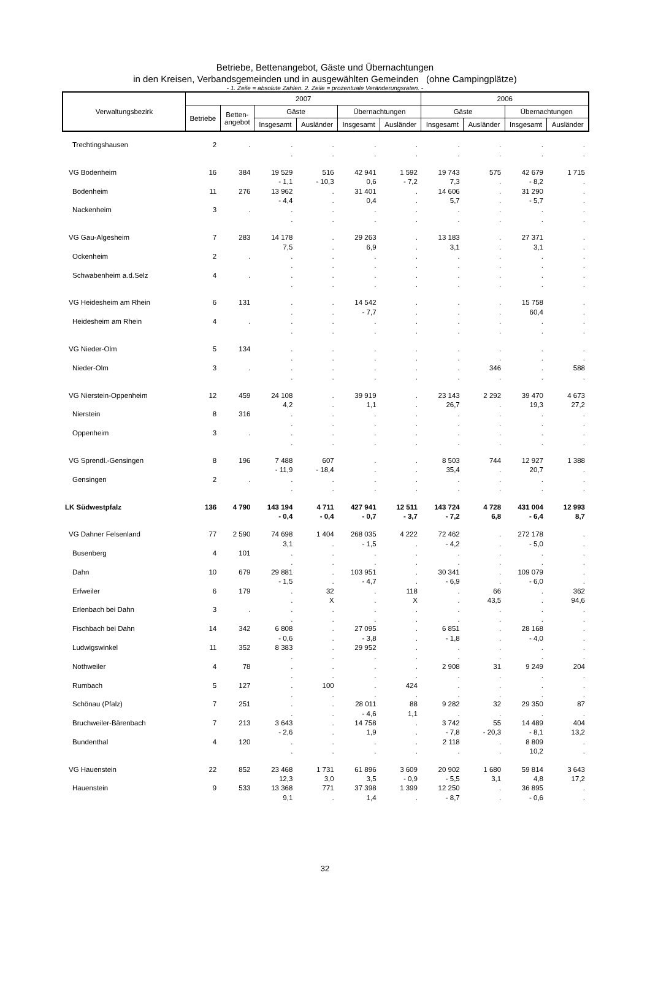Betriebe, Bettenangebot, Gäste und Übernachtungen
in den Kreisen, Verbandsgemeinden und in ausgewählten Gemeinden (ohne Campingplätze)
- 1. Zeile = absolute Zahlen. 2. Zeile = prozentuale Veränderungsraten. -
| Verwaltungsbezirk | 2007 | | | | | | 2006 | | | |
| --- | --- | --- | --- | --- | --- | --- | --- | --- | --- | --- |
| | Betriebe | Betten- angebot | Gäste | | Übernachtungen | | Gäste | | Übernachtungen | |
| | | | Insgesamt | Ausländer | Insgesamt | Ausländer | Insgesamt | Ausländer | Insgesamt | Ausländer |
| Trechtingshausen | 2 | . | . | . | . | . | . | . | . | . |
| | | | . | . | . | . | . | . | . | . |
| VG Bodenheim | 16 | 384 | 19 529 | 516 | 42 941 | 1 592 | 19 743 | 575 | 42 679 | 1 715 |
| | | | - 1,1 | - 10,3 | 0,6 | - 7,2 | 7,3 | . | - 8,2 | . |
| Bodenheim | 11 | 276 | 13 962 | . | 31 401 | . | 14 606 | . | 31 290 | . |
| | | | - 4,4 | . | 0,4 | . | 5,7 | . | - 5,7 | . |
| Nackenheim | 3 | . | . | . | . | . | . | . | . | . |
| | | | . | . | . | . | . | . | . | . |
| VG Gau-Algesheim | 7 | 283 | 14 178 | . | 29 263 | . | 13 183 | . | 27 371 | . |
| | | | 7,5 | . | 6,9 | . | 3,1 | . | 3,1 | . |
| Ockenheim | 2 | . | . | . | . | . | . | . | . | . |
| | | | . | . | . | . | . | . | . | . |
| Schwabenheim a.d.Selz | 4 | . | . | . | . | . | . | . | . | . |
| | | | . | . | . | . | . | . | . | . |
| VG Heidesheim am Rhein | 6 | 131 | . | . | 14 542 | . | . | . | 15 758 | . |
| | | | . | . | - 7,7 | . | . | . | 60,4 | . |
| Heidesheim am Rhein | 4 | . | . | . | . | . | . | . | . | . |
| | | | . | . | . | . | . | . | . | . |
| VG Nieder-Olm | 5 | 134 | . | . | . | . | . | . | . | . |
| | | | . | . | . | . | . | . | . | . |
| Nieder-Olm | 3 | . | . | . | . | . | . | 346 | . | 588 |
| | | | . | . | . | . | . | . | . | . |
| VG Nierstein-Oppenheim | 12 | 459 | 24 108 | . | 39 919 | . | 23 143 | 2 292 | 39 470 | 4 673 |
| | | | 4,2 | . | 1,1 | . | 26,7 | . | 19,3 | 27,2 |
| Nierstein | 8 | 316 | . | . | . | . | . | . | . | . |
| | | | . | . | . | . | . | . | . | . |
| Oppenheim | 3 | . | . | . | . | . | . | . | . | . |
| | | | . | . | . | . | . | . | . | . |
| VG Sprendl.-Gensingen | 8 | 196 | 7 488 | 607 | . | . | 8 503 | 744 | 12 927 | 1 388 |
| | | | - 11,9 | - 18,4 | . | . | 35,4 | . | 20,7 | . |
| Gensingen | 2 | . | . | . | . | . | . | . | . | . |
| | | | . | . | . | . | . | . | . | . |
| LK Südwestpfalz | 136 | 4 790 | 143 194 | 4 711 | 427 941 | 12 511 | 143 724 | 4 728 | 431 004 | 12 993 |
| | | | - 0,4 | - 0,4 | - 0,7 | - 3,7 | - 7,2 | 6,8 | - 6,4 | 8,7 |
| VG Dahner Felsenland | 77 | 2 590 | 74 698 | 1 404 | 268 035 | 4 222 | 72 462 | . | 272 178 | . |
| | | | 3,1 | . | - 1,5 | . | - 4,2 | . | - 5,0 | . |
| Busenberg | 4 | 101 | . | . | . | . | . | . | . | . |
| | | | . | . | . | . | . | . | . | . |
| Dahn | 10 | 679 | 29 881 | . | 103 951 | . | 30 341 | . | 109 079 | . |
| | | | - 1,5 | . | - 4,7 | . | - 6,9 | . | - 6,0 | . |
| Erfweiler | 6 | 179 | . | 32 | . | 118 | . | 66 | . | 362 |
| | | | . | X | . | X | . | 43,5 | . | 94,6 |
| Erlenbach bei Dahn | 3 | . | . | . | . | . | . | . | . | . |
| | | | . | . | . | . | . | . | . | . |
| Fischbach bei Dahn | 14 | 342 | 6 808 | . | 27 095 | . | 6 851 | . | 28 168 | . |
| | | | - 0,6 | . | - 3,8 | . | - 1,8 | . | - 4,0 | . |
| Ludwigswinkel | 11 | 352 | 8 383 | . | 29 952 | . | . | . | . | . |
| | | | . | . | . | . | . | . | . | . |
| Nothweiler | 4 | 78 | . | . | . | . | 2 908 | 31 | 9 249 | 204 |
| | | | . | . | . | . | . | . | . | . |
| Rumbach | 5 | 127 | . | 100 | . | 424 | . | . | . | . |
| | | | . | . | . | . | . | . | . | . |
| Schönau (Pfalz) | 7 | 251 | . | . | 28 011 | 88 | 9 282 | 32 | 29 350 | 87 |
| | | | . | . | - 4,6 | 1,1 | . | . | . | . |
| Bruchweiler-Bärenbach | 7 | 213 | 3 643 | . | 14 758 | . | 3 742 | 55 | 14 489 | 404 |
| | | | - 2,6 | . | 1,9 | . | - 7,8 | - 20,3 | - 8,1 | 13,2 |
| Bundenthal | 4 | 120 | . | . | . | . | 2 118 | . | 8 809 | . |
| | | | . | . | . | . | . | . | 10,2 | . |
| VG Hauenstein | 22 | 852 | 23 468 | 1 731 | 61 896 | 3 609 | 20 902 | 1 680 | 59 814 | 3 643 |
| | | | 12,3 | 3,0 | 3,5 | - 0,9 | - 5,5 | 3,1 | 4,8 | 17,2 |
| Hauenstein | 9 | 533 | 13 368 | 771 | 37 398 | 1 399 | 12 250 | . | 36 895 | . |
| | | | 9,1 | . | 1,4 | . | - 8,7 | . | - 0,6 | . |
32